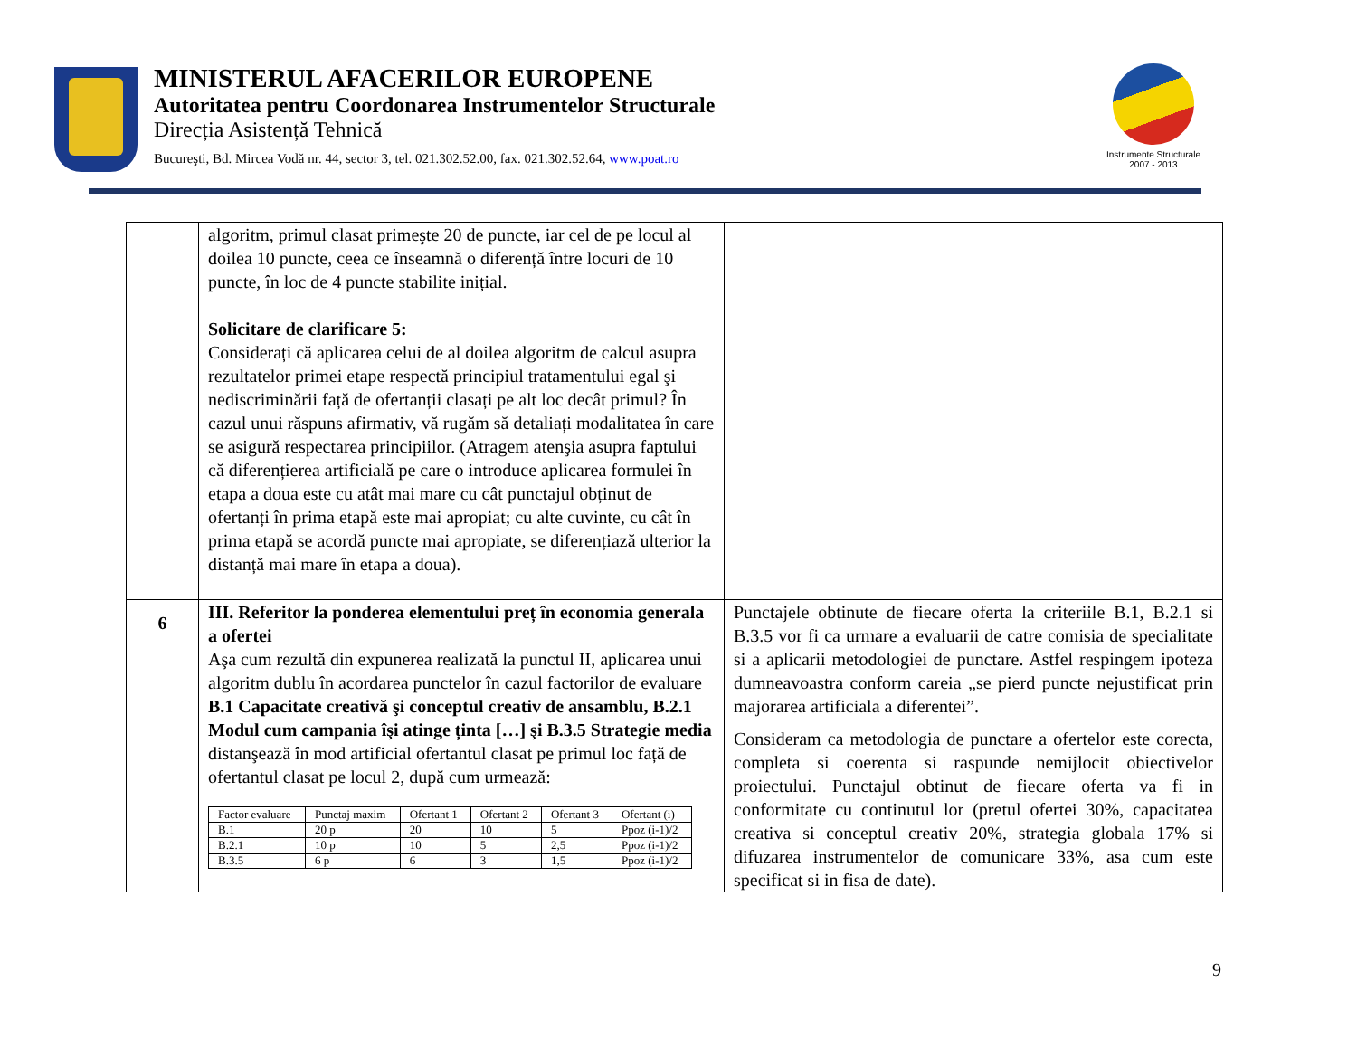MINISTERUL AFACERILOR EUROPENE
Autoritatea pentru Coordonarea Instrumentelor Structurale
Direcția Asistență Tehnică
Bucureşti, Bd. Mircea Vodă nr. 44, sector 3, tel. 021.302.52.00, fax. 021.302.52.64, www.poat.ro
Instrumente Structurale
2007 - 2013
| | algoritm, primul clasat primeşte 20 de puncte, iar cel de pe locul al doilea 10 puncte, ceea ce înseamnă o diferență între locuri de 10 puncte, în loc de 4 puncte stabilite inițial. Solicitare de clarificare 5: Considerați că aplicarea celui de al doilea algoritm de calcul asupra rezultatelor primei etape respectă principiul tratamentului egal şi nediscriminării față de ofertanții clasați pe alt loc decât primul? În cazul unui răspuns afirmativ, vă rugăm să detaliați modalitatea în care se asigură respectarea principiilor. (Atragem atenşia asupra faptului că diferențierea artificială pe care o introduce aplicarea formulei în etapa a doua este cu atât mai mare cu cât punctajul obținut de ofertanți în prima etapă este mai apropiat; cu alte cuvinte, cu cât în prima etapă se acordă puncte mai apropiate, se diferențiază ulterior la distanță mai mare în etapa a doua). | |
| 6 | III. Referitor la ponderea elementului preț în economia generala a ofertei Aşa cum rezultă din expunerea realizată la punctul II, aplicarea unui algoritm dublu în acordarea punctelor în cazul factorilor de evaluare B.1 Capacitate creativă şi conceptul creativ de ansamblu, B.2.1 Modul cum campania îşi atinge ținta […] şi B.3.5 Strategie media distanşează în mod artificial ofertantul clasat pe primul loc față de ofertantul clasat pe locul 2, după cum urmează: / Factor evaluare / Punctaj maxim / Ofertant 1 / Ofertant 2 / Ofertant 3 / Ofertant (i) / / --- / --- / --- / --- / --- / --- / / B.1 / 20 p / 20 / 10 / 5 / Ppoz (i-1)/2 / / B.2.1 / 10 p / 10 / 5 / 2,5 / Ppoz (i-1)/2 / / B.3.5 / 6 p / 6 / 3 / 1,5 / Ppoz (i-1)/2 / | Punctajele obtinute de fiecare oferta la criteriile B.1, B.2.1 si B.3.5 vor fi ca urmare a evaluarii de catre comisia de specialitate si a aplicarii metodologiei de punctare. Astfel respingem ipoteza dumneavoastra conform careia „se pierd puncte nejustificat prin majorarea artificiala a diferentei”. Consideram ca metodologia de punctare a ofertelor este corecta, completa si coerenta si raspunde nemijlocit obiectivelor proiectului. Punctajul obtinut de fiecare oferta va fi in conformitate cu continutul lor (pretul ofertei 30%, capacitatea creativa si conceptul creativ 20%, strategia globala 17% si difuzarea instrumentelor de comunicare 33%, asa cum este specificat si in fisa de date). |
9